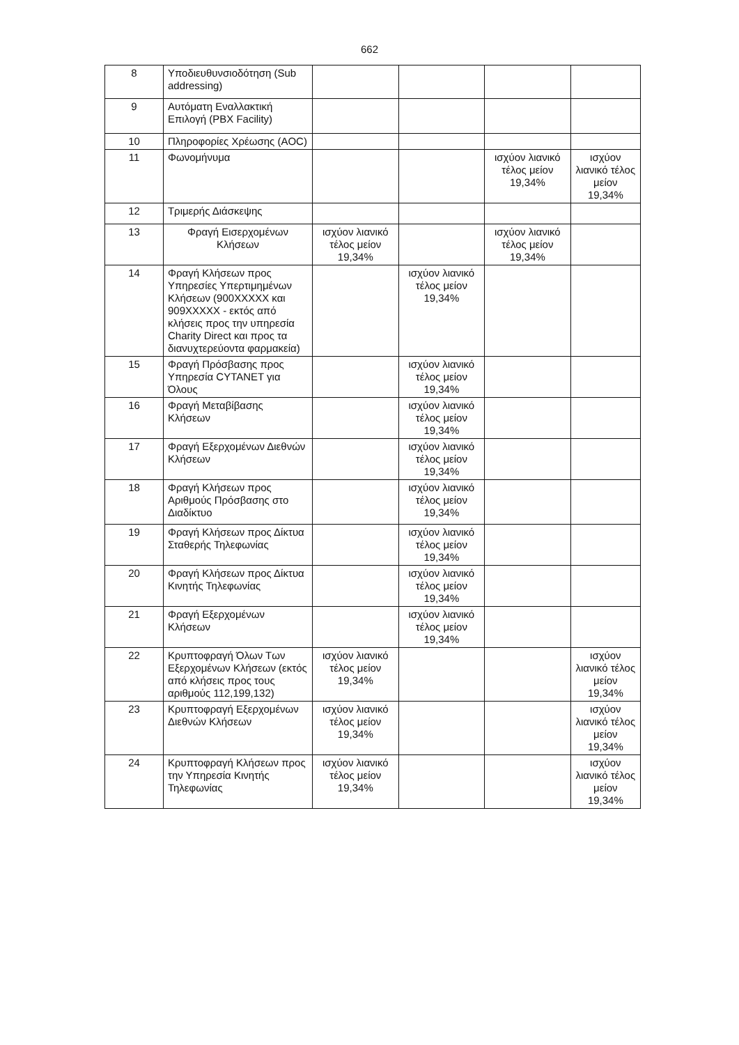662
| 8 | Υποδιευθυνσιοδότηση (Sub addressing) | | | | |
| 9 | Αυτόματη Εναλλακτική Επιλογή (PBX Facility) | | | | |
| 10 | Πληροφορίες Χρέωσης (AOC) | | | | |
| 11 | Φωνομήνυμα | | | ισχύον λιανικό τέλος μείον 19,34% | ισχύον λιανικό τέλος μείον 19,34% |
| 12 | Τριμερής Διάσκεψης | | | | |
| 13 | Φραγή Εισερχομένων Κλήσεων | ισχύον λιανικό τέλος μείον 19,34% | | ισχύον λιανικό τέλος μείον 19,34% | |
| 14 | Φραγή Κλήσεων προς Υπηρεσίες Υπερτιμημένων Κλήσεων (900XXXXX και 909XXXXX - εκτός από κλήσεις προς την υπηρεσία Charity Direct και προς τα διανυχτερεύοντα φαρμακεία) | | ισχύον λιανικό τέλος μείον 19,34% | | |
| 15 | Φραγή Πρόσβασης προς Υπηρεσία CYTANET για Όλους | | ισχύον λιανικό τέλος μείον 19,34% | | |
| 16 | Φραγή Μεταβίβασης Κλήσεων | | ισχύον λιανικό τέλος μείον 19,34% | | |
| 17 | Φραγή Εξερχομένων Διεθνών Κλήσεων | | ισχύον λιανικό τέλος μείον 19,34% | | |
| 18 | Φραγή Κλήσεων προς Αριθμούς Πρόσβασης στο Διαδίκτυο | | ισχύον λιανικό τέλος μείον 19,34% | | |
| 19 | Φραγή Κλήσεων προς Δίκτυα Σταθερής Τηλεφωνίας | | ισχύον λιανικό τέλος μείον 19,34% | | |
| 20 | Φραγή Κλήσεων προς Δίκτυα Κινητής Τηλεφωνίας | | ισχύον λιανικό τέλος μείον 19,34% | | |
| 21 | Φραγή Εξερχομένων Κλήσεων | | ισχύον λιανικό τέλος μείον 19,34% | | |
| 22 | Κρυπτοφραγή Όλων Των Εξερχομένων Κλήσεων (εκτός από κλήσεις προς τους αριθμούς 112,199,132) | ισχύον λιανικό τέλος μείον 19,34% | | | ισχύον λιανικό τέλος μείον 19,34% |
| 23 | Κρυπτοφραγή Εξερχομένων Διεθνών Κλήσεων | ισχύον λιανικό τέλος μείον 19,34% | | | ισχύον λιανικό τέλος μείον 19,34% |
| 24 | Κρυπτοφραγή Κλήσεων προς την Υπηρεσία Κινητής Τηλεφωνίας | ισχύον λιανικό τέλος μείον 19,34% | | | ισχύον λιανικό τέλος μείον 19,34% |